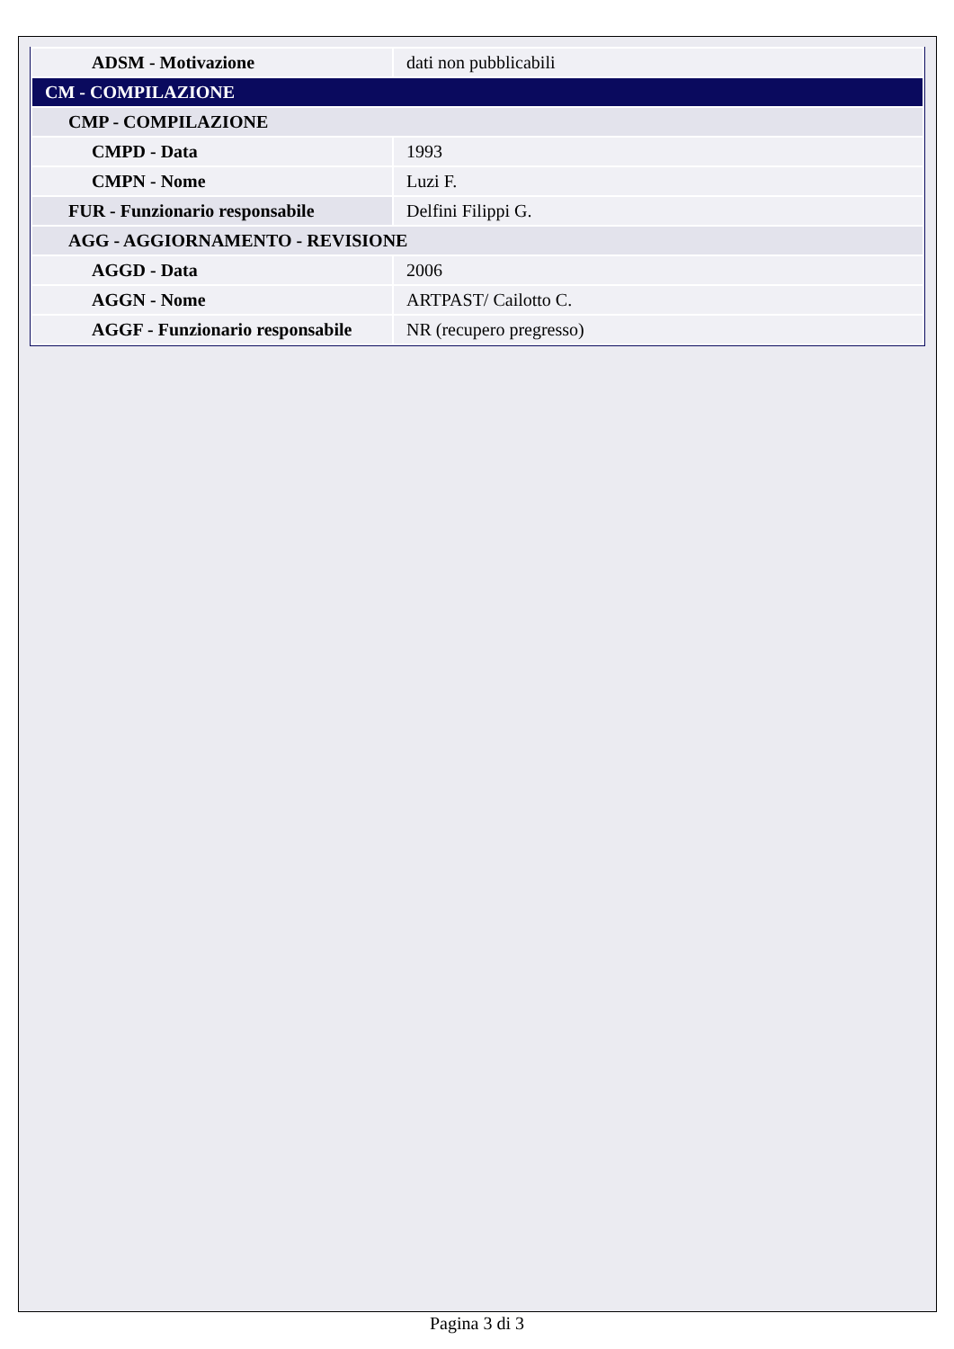| ADSM - Motivazione | dati non pubblicabili |
| CM - COMPILAZIONE | |
| CMP - COMPILAZIONE | |
| CMPD - Data | 1993 |
| CMPN - Nome | Luzi F. |
| FUR - Funzionario responsabile | Delfini Filippi G. |
| AGG - AGGIORNAMENTO - REVISIONE | |
| AGGD - Data | 2006 |
| AGGN - Nome | ARTPAST/ Cailotto C. |
| AGGF - Funzionario responsabile | NR (recupero pregresso) |
Pagina 3 di 3